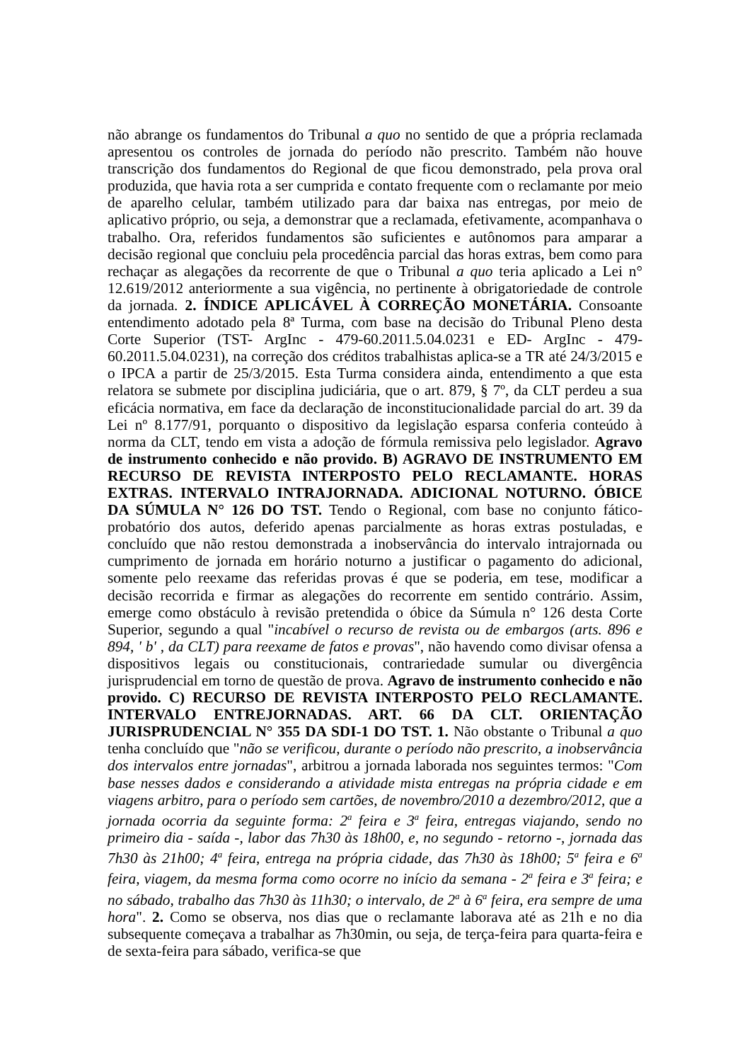não abrange os fundamentos do Tribunal a quo no sentido de que a própria reclamada apresentou os controles de jornada do período não prescrito. Também não houve transcrição dos fundamentos do Regional de que ficou demonstrado, pela prova oral produzida, que havia rota a ser cumprida e contato frequente com o reclamante por meio de aparelho celular, também utilizado para dar baixa nas entregas, por meio de aplicativo próprio, ou seja, a demonstrar que a reclamada, efetivamente, acompanhava o trabalho. Ora, referidos fundamentos são suficientes e autônomos para amparar a decisão regional que concluiu pela procedência parcial das horas extras, bem como para rechaçar as alegações da recorrente de que o Tribunal a quo teria aplicado a Lei n° 12.619/2012 anteriormente a sua vigência, no pertinente à obrigatoriedade de controle da jornada. 2. ÍNDICE APLICÁVEL À CORREÇÃO MONETÁRIA. Consoante entendimento adotado pela 8ª Turma, com base na decisão do Tribunal Pleno desta Corte Superior (TST- ArgInc - 479-60.2011.5.04.0231 e ED- ArgInc - 479-60.2011.5.04.0231), na correção dos créditos trabalhistas aplica-se a TR até 24/3/2015 e o IPCA a partir de 25/3/2015. Esta Turma considera ainda, entendimento a que esta relatora se submete por disciplina judiciária, que o art. 879, § 7º, da CLT perdeu a sua eficácia normativa, em face da declaração de inconstitucionalidade parcial do art. 39 da Lei nº 8.177/91, porquanto o dispositivo da legislação esparsa conferia conteúdo à norma da CLT, tendo em vista a adoção de fórmula remissiva pelo legislador. Agravo de instrumento conhecido e não provido. B) AGRAVO DE INSTRUMENTO EM RECURSO DE REVISTA INTERPOSTO PELO RECLAMANTE. HORAS EXTRAS. INTERVALO INTRAJORNADA. ADICIONAL NOTURNO. ÓBICE DA SÚMULA N° 126 DO TST. Tendo o Regional, com base no conjunto fático-probatório dos autos, deferido apenas parcialmente as horas extras postuladas, e concluído que não restou demonstrada a inobservância do intervalo intrajornada ou cumprimento de jornada em horário noturno a justificar o pagamento do adicional, somente pelo reexame das referidas provas é que se poderia, em tese, modificar a decisão recorrida e firmar as alegações do recorrente em sentido contrário. Assim, emerge como obstáculo à revisão pretendida o óbice da Súmula n° 126 desta Corte Superior, segundo a qual "incabível o recurso de revista ou de embargos (arts. 896 e 894, ' b' , da CLT) para reexame de fatos e provas", não havendo como divisar ofensa a dispositivos legais ou constitucionais, contrariedade sumular ou divergência jurisprudencial em torno de questão de prova. Agravo de instrumento conhecido e não provido. C) RECURSO DE REVISTA INTERPOSTO PELO RECLAMANTE. INTERVALO ENTREJORNADAS. ART. 66 DA CLT. ORIENTAÇÃO JURISPRUDENCIAL N° 355 DA SDI-1 DO TST. 1. Não obstante o Tribunal a quo tenha concluído que "não se verificou, durante o período não prescrito, a inobservância dos intervalos entre jornadas", arbitrou a jornada laborada nos seguintes termos: "Com base nesses dados e considerando a atividade mista entregas na própria cidade e em viagens arbitro, para o período sem cartões, de novembro/2010 a dezembro/2012, que a jornada ocorria da seguinte forma: 2<sup>a</sup> feira e 3<sup>a</sup> feira, entregas viajando, sendo no primeiro dia - saída -, labor das 7h30 às 18h00, e, no segundo - retorno -, jornada das 7h30 às 21h00; 4<sup>a</sup> feira, entrega na própria cidade, das 7h30 às 18h00; 5<sup>a</sup> feira e 6<sup>a</sup> feira, viagem, da mesma forma como ocorre no início da semana - 2<sup>a</sup> feira e 3<sup>a</sup> feira; e no sábado, trabalho das 7h30 às 11h30; o intervalo, de 2<sup>a</sup> à 6<sup>a</sup> feira, era sempre de uma hora". 2. Como se observa, nos dias que o reclamante laborava até as 21h e no dia subsequente começava a trabalhar as 7h30min, ou seja, de terça-feira para quarta-feira e de sexta-feira para sábado, verifica-se que